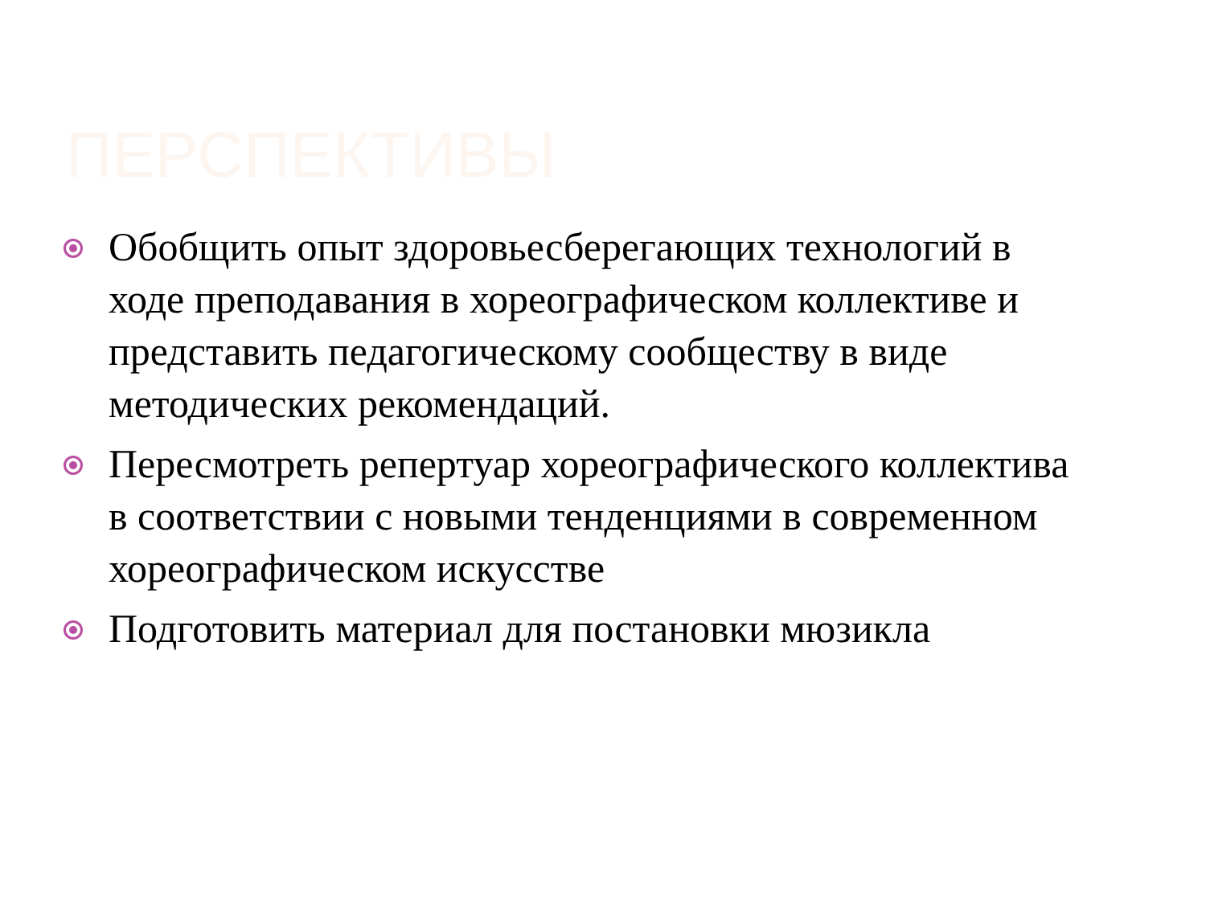ПЕРСПЕКТИВЫ
Обобщить опыт здоровьесберегающих технологий в ходе преподавания в хореографическом коллективе и представить педагогическому сообществу в виде методических рекомендаций.
Пересмотреть репертуар хореографического коллектива в соответствии с новыми тенденциями в современном хореографическом искусстве
Подготовить материал для постановки мюзикла